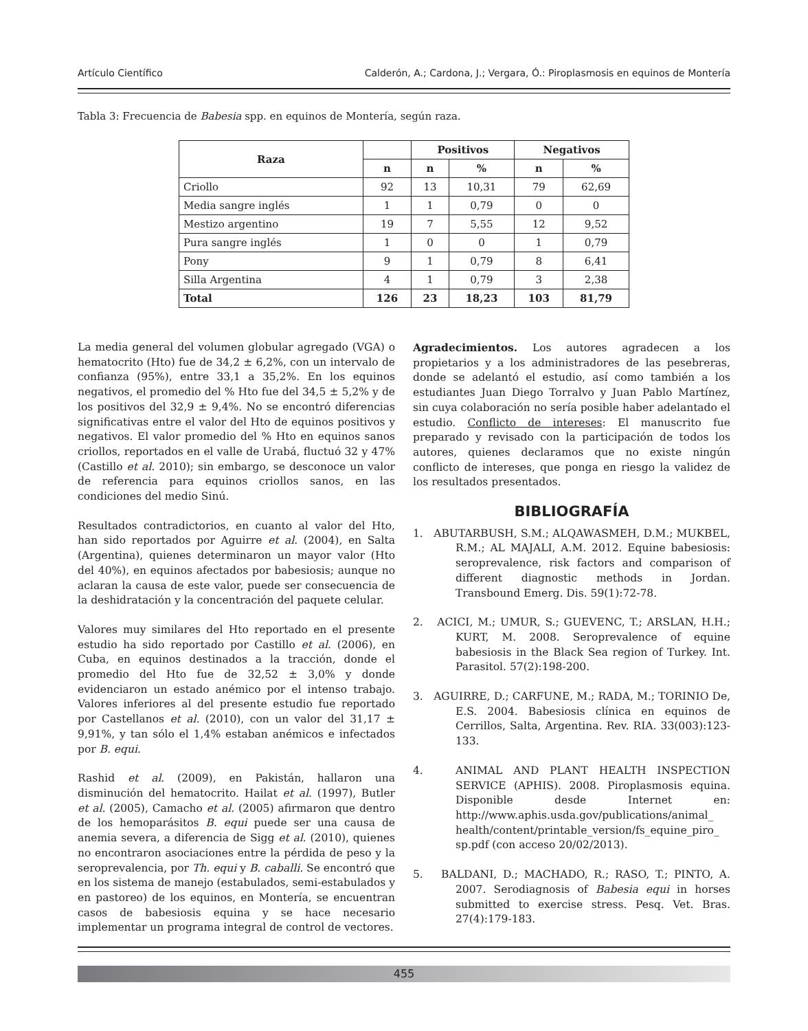Artículo Científico Calderón, A.; Cardona, J.; Vergara, Ó.: Piroplasmosis en equinos de Montería
Tabla 3: Frecuencia de Babesia spp. en equinos de Montería, según raza.
| Raza | | Positivos | | Negativos | |
| --- | --- | --- | --- | --- | --- |
| | n | n | % | n | % |
| Criollo | 92 | 13 | 10,31 | 79 | 62,69 |
| Media sangre inglés | 1 | 1 | 0,79 | 0 | 0 |
| Mestizo argentino | 19 | 7 | 5,55 | 12 | 9,52 |
| Pura sangre inglés | 1 | 0 | 0 | 1 | 0,79 |
| Pony | 9 | 1 | 0,79 | 8 | 6,41 |
| Silla Argentina | 4 | 1 | 0,79 | 3 | 2,38 |
| Total | 126 | 23 | 18,23 | 103 | 81,79 |
La media general del volumen globular agregado (VGA) o hematocrito (Hto) fue de 34,2 ± 6,2%, con un intervalo de confianza (95%), entre 33,1 a 35,2%. En los equinos negativos, el promedio del % Hto fue del 34,5 ± 5,2% y de los positivos del 32,9 ± 9,4%. No se encontró diferencias significativas entre el valor del Hto de equinos positivos y negativos. El valor promedio del % Hto en equinos sanos criollos, reportados en el valle de Urabá, fluctuó 32 y 47% (Castillo et al. 2010); sin embargo, se desconoce un valor de referencia para equinos criollos sanos, en las condiciones del medio Sinú.
Resultados contradictorios, en cuanto al valor del Hto, han sido reportados por Aguirre et al. (2004), en Salta (Argentina), quienes determinaron un mayor valor (Hto del 40%), en equinos afectados por babesiosis; aunque no aclaran la causa de este valor, puede ser consecuencia de la deshidratación y la concentración del paquete celular.
Valores muy similares del Hto reportado en el presente estudio ha sido reportado por Castillo et al. (2006), en Cuba, en equinos destinados a la tracción, donde el promedio del Hto fue de 32,52 ± 3,0% y donde evidenciaron un estado anémico por el intenso trabajo. Valores inferiores al del presente estudio fue reportado por Castellanos et al. (2010), con un valor del 31,17 ± 9,91%, y tan sólo el 1,4% estaban anémicos e infectados por B. equi.
Rashid et al. (2009), en Pakistán, hallaron una disminución del hematocrito. Hailat et al. (1997), Butler et al. (2005), Camacho et al. (2005) afirmaron que dentro de los hemoparásitos B. equi puede ser una causa de anemia severa, a diferencia de Sigg et al. (2010), quienes no encontraron asociaciones entre la pérdida de peso y la seroprevalencia, por Th. equi y B. caballi. Se encontró que en los sistema de manejo (estabulados, semi-estabulados y en pastoreo) de los equinos, en Montería, se encuentran casos de babesiosis equina y se hace necesario implementar un programa integral de control de vectores.
Agradecimientos. Los autores agradecen a los propietarios y a los administradores de las pesebreras, donde se adelantó el estudio, así como también a los estudiantes Juan Diego Torralvo y Juan Pablo Martínez, sin cuya colaboración no sería posible haber adelantado el estudio. Conflicto de intereses: El manuscrito fue preparado y revisado con la participación de todos los autores, quienes declaramos que no existe ningún conflicto de intereses, que ponga en riesgo la validez de los resultados presentados.
BIBLIOGRAFÍA
1. ABUTARBUSH, S.M.; ALQAWASMEH, D.M.; MUKBEL, R.M.; AL MAJALI, A.M. 2012. Equine babesiosis: seroprevalence, risk factors and comparison of different diagnostic methods in Jordan. Transbound Emerg. Dis. 59(1):72-78.
2. ACICI, M.; UMUR, S.; GUEVENC, T.; ARSLAN, H.H.; KURT, M. 2008. Seroprevalence of equine babesiosis in the Black Sea region of Turkey. Int. Parasitol. 57(2):198-200.
3. AGUIRRE, D.; CARFUNE, M.; RADA, M.; TORINIO De, E.S. 2004. Babesiosis clínica en equinos de Cerrillos, Salta, Argentina. Rev. RIA. 33(003):123-133.
4. ANIMAL AND PLANT HEALTH INSPECTION SERVICE (APHIS). 2008. Piroplasmosis equina. Disponible desde Internet en: http://www.aphis.usda.gov/publications/animal_ health/content/printable_version/fs_equine_piro_ sp.pdf (con acceso 20/02/2013).
5. BALDANI, D.; MACHADO, R.; RASO, T.; PINTO, A. 2007. Serodiagnosis of Babesia equi in horses submitted to exercise stress. Pesq. Vet. Bras. 27(4):179-183.
455